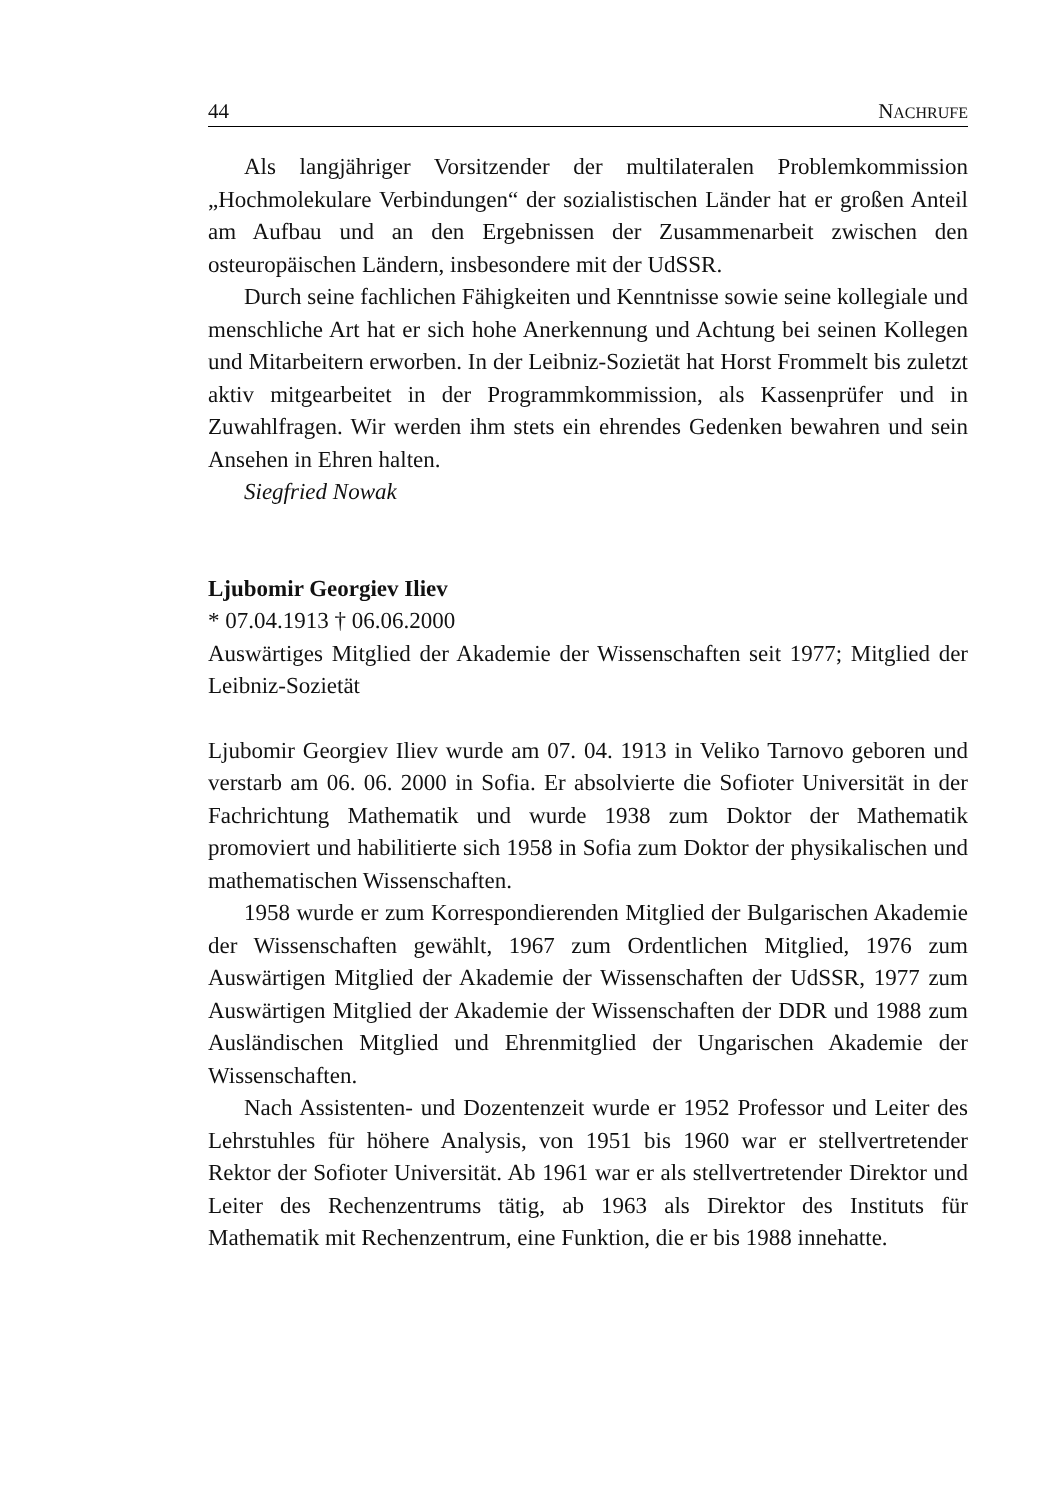44 NACHRUFE
Als langjähriger Vorsitzender der multilateralen Problemkommission „Hochmolekulare Verbindungen“ der sozialistischen Länder hat er großen Anteil am Aufbau und an den Ergebnissen der Zusammenarbeit zwischen den osteuropäischen Ländern, insbesondere mit der UdSSR.
Durch seine fachlichen Fähigkeiten und Kenntnisse sowie seine kollegiale und menschliche Art hat er sich hohe Anerkennung und Achtung bei seinen Kollegen und Mitarbeitern erworben. In der Leibniz-Sozietät hat Horst Frommelt bis zuletzt aktiv mitgearbeitet in der Programmkommission, als Kassenprüfer und in Zuwahlfragen. Wir werden ihm stets ein ehrendes Gedenken bewahren und sein Ansehen in Ehren halten.
Siegfried Nowak
Ljubomir Georgiev Iliev
* 07.04.1913 † 06.06.2000
Auswärtiges Mitglied der Akademie der Wissenschaften seit 1977; Mitglied der Leibniz-Sozietät
Ljubomir Georgiev Iliev wurde am 07. 04. 1913 in Veliko Tarnovo geboren und verstarb am 06. 06. 2000 in Sofia. Er absolvierte die Sofioter Universität in der Fachrichtung Mathematik und wurde 1938 zum Doktor der Mathematik promoviert und habilitierte sich 1958 in Sofia zum Doktor der physikalischen und mathematischen Wissenschaften.
1958 wurde er zum Korrespondierenden Mitglied der Bulgarischen Akademie der Wissenschaften gewählt, 1967 zum Ordentlichen Mitglied, 1976 zum Auswärtigen Mitglied der Akademie der Wissenschaften der UdSSR, 1977 zum Auswärtigen Mitglied der Akademie der Wissenschaften der DDR und 1988 zum Ausländischen Mitglied und Ehrenmitglied der Ungarischen Akademie der Wissenschaften.
Nach Assistenten- und Dozentenzeit wurde er 1952 Professor und Leiter des Lehrstuhles für höhere Analysis, von 1951 bis 1960 war er stellvertretender Rektor der Sofioter Universität. Ab 1961 war er als stellvertretender Direktor und Leiter des Rechenzentrums tätig, ab 1963 als Direktor des Instituts für Mathematik mit Rechenzentrum, eine Funktion, die er bis 1988 innehatte.